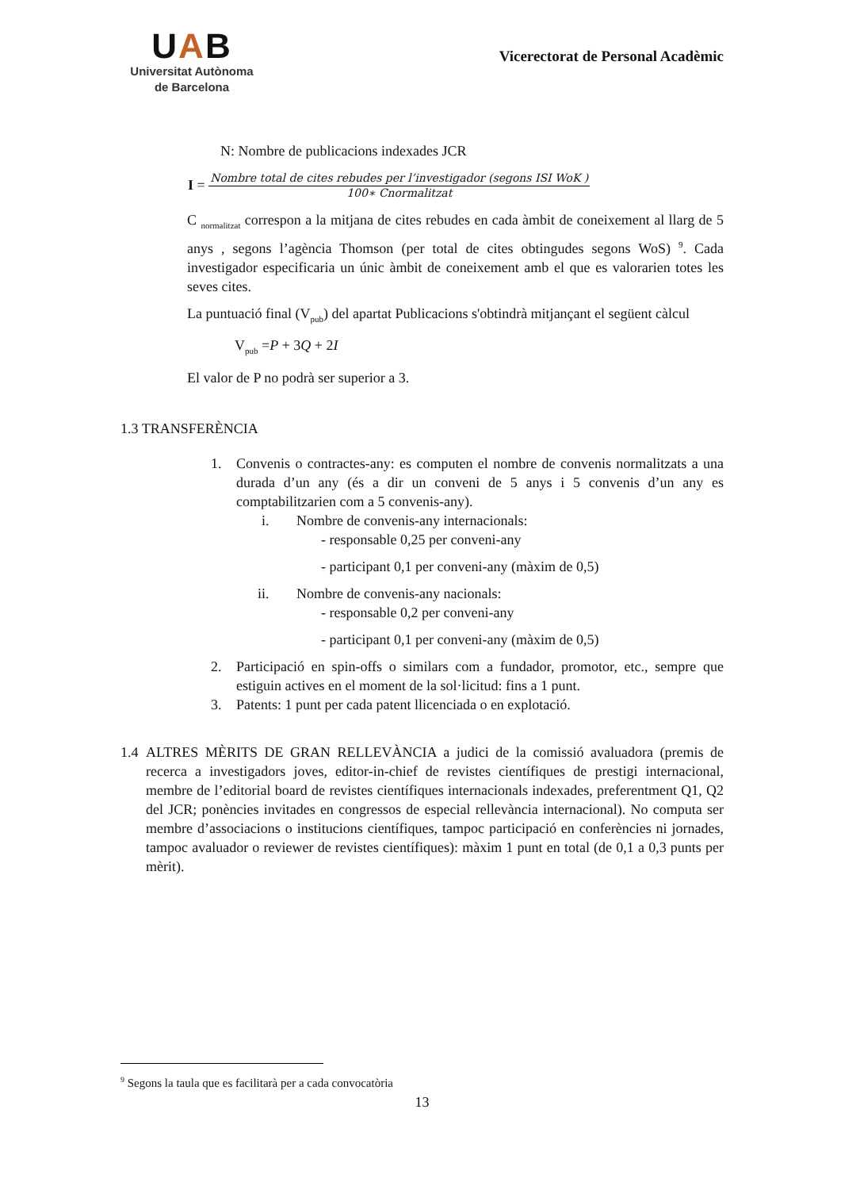UAB
Universitat Autònoma
de Barcelona
Vicerectorat de Personal Acadèmic
N: Nombre de publicacions indexades JCR
I =
Nombre total de cites rebudes per l’investigador (segons ISI WoK )
100∗ Cnormalitzat
C <sub>normalitzat</sub> correspon a la mitjana de cites rebudes en cada àmbit de coneixement al llarg de 5 anys , segons l’agència Thomson (per total de cites obtingudes segons WoS) <sup>9</sup>. Cada investigador especificaria un únic àmbit de coneixement amb el que es valorarien totes les seves cites.
La puntuació final (V<sub>pub</sub>) del apartat Publicacions s'obtindrà mitjançant el següent càlcul
V<sub>pub</sub> =P + 3Q + 2I
El valor de P no podrà ser superior a 3.
1.3 TRANSFERÈNCIA
1. Convenis o contractes-any: es computen el nombre de convenis normalitzats a una durada d’un any (és a dir un conveni de 5 anys i 5 convenis d’un any es comptabilitzarien com a 5 convenis-any).
i. Nombre de convenis-any internacionals:
- responsable 0,25 per conveni-any
- participant 0,1 per conveni-any (màxim de 0,5)
ii. Nombre de convenis-any nacionals:
- responsable 0,2 per conveni-any
- participant 0,1 per conveni-any (màxim de 0,5)
2. Participació en spin-offs o similars com a fundador, promotor, etc., sempre que estiguin actives en el moment de la sol·licitud: fins a 1 punt.
3. Patents: 1 punt per cada patent llicenciada o en explotació.
1.4 ALTRES MÈRITS DE GRAN RELLEVÀNCIA a judici de la comissió avaluadora (premis de recerca a investigadors joves, editor-in-chief de revistes científiques de prestigi internacional, membre de l’editorial board de revistes científiques internacionals indexades, preferentment Q1, Q2 del JCR; ponències invitades en congressos de especial rellevància internacional). No computa ser membre d’associacions o institucions científiques, tampoc participació en conferències ni jornades, tampoc avaluador o reviewer de revistes científiques): màxim 1 punt en total (de 0,1 a 0,3 punts per mèrit).
<sup>9</sup> Segons la taula que es facilitarà per a cada convocatòria
13